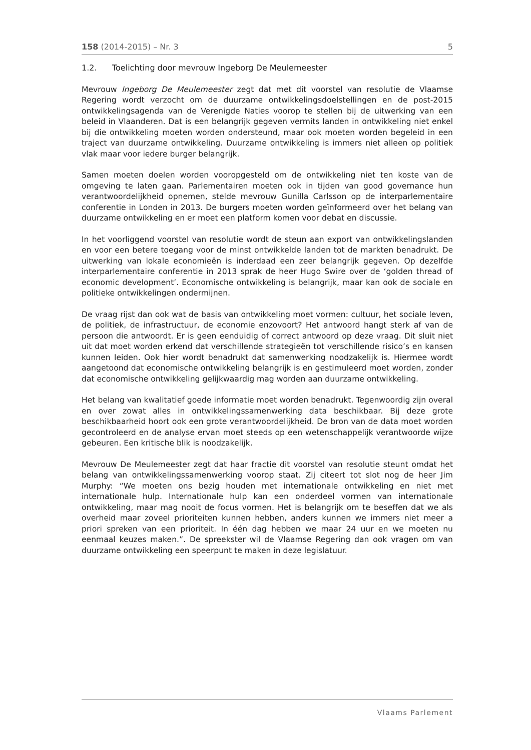158 (2014-2015) – Nr. 3 5
1.2. Toelichting door mevrouw Ingeborg De Meulemeester
Mevrouw Ingeborg De Meulemeester zegt dat met dit voorstel van resolutie de Vlaamse Regering wordt verzocht om de duurzame ontwikkelingsdoelstellingen en de post-2015 ontwikkelingsagenda van de Verenigde Naties voorop te stellen bij de uitwerking van een beleid in Vlaanderen. Dat is een belangrijk gegeven vermits landen in ontwikkeling niet enkel bij die ontwikkeling moeten worden ondersteund, maar ook moeten worden begeleid in een traject van duurzame ontwikkeling. Duurzame ontwikkeling is immers niet alleen op politiek vlak maar voor iedere burger belangrijk.
Samen moeten doelen worden vooropgesteld om de ontwikkeling niet ten koste van de omgeving te laten gaan. Parlementairen moeten ook in tijden van good governance hun verantwoordelijkheid opnemen, stelde mevrouw Gunilla Carlsson op de interparlementaire conferentie in Londen in 2013. De burgers moeten worden geïnformeerd over het belang van duurzame ontwikkeling en er moet een platform komen voor debat en discussie.
In het voorliggend voorstel van resolutie wordt de steun aan export van ontwikkelingslanden en voor een betere toegang voor de minst ontwikkelde landen tot de markten benadrukt. De uitwerking van lokale economieën is inderdaad een zeer belangrijk gegeven. Op dezelfde interparlementaire conferentie in 2013 sprak de heer Hugo Swire over de ‘golden thread of economic development’. Economische ontwikkeling is belangrijk, maar kan ook de sociale en politieke ontwikkelingen ondermijnen.
De vraag rijst dan ook wat de basis van ontwikkeling moet vormen: cultuur, het sociale leven, de politiek, de infrastructuur, de economie enzovoort? Het antwoord hangt sterk af van de persoon die antwoordt. Er is geen eenduidig of correct antwoord op deze vraag. Dit sluit niet uit dat moet worden erkend dat verschillende strategieën tot verschillende risico’s en kansen kunnen leiden. Ook hier wordt benadrukt dat samenwerking noodzakelijk is. Hiermee wordt aangetoond dat economische ontwikkeling belangrijk is en gestimuleerd moet worden, zonder dat economische ontwikkeling gelijkwaardig mag worden aan duurzame ontwikkeling.
Het belang van kwalitatief goede informatie moet worden benadrukt. Tegenwoordig zijn overal en over zowat alles in ontwikkelingssamenwerking data beschikbaar. Bij deze grote beschikbaarheid hoort ook een grote verantwoordelijkheid. De bron van de data moet worden gecontroleerd en de analyse ervan moet steeds op een wetenschappelijk verantwoorde wijze gebeuren. Een kritische blik is noodzakelijk.
Mevrouw De Meulemeester zegt dat haar fractie dit voorstel van resolutie steunt omdat het belang van ontwikkelingssamenwerking voorop staat. Zij citeert tot slot nog de heer Jim Murphy: “We moeten ons bezig houden met internationale ontwikkeling en niet met internationale hulp. Internationale hulp kan een onderdeel vormen van internationale ontwikkeling, maar mag nooit de focus vormen. Het is belangrijk om te beseffen dat we als overheid maar zoveel prioriteiten kunnen hebben, anders kunnen we immers niet meer a priori spreken van een prioriteit. In één dag hebben we maar 24 uur en we moeten nu eenmaal keuzes maken.”. De spreekster wil de Vlaamse Regering dan ook vragen om van duurzame ontwikkeling een speerpunt te maken in deze legislatuur.
Vlaams Parlement